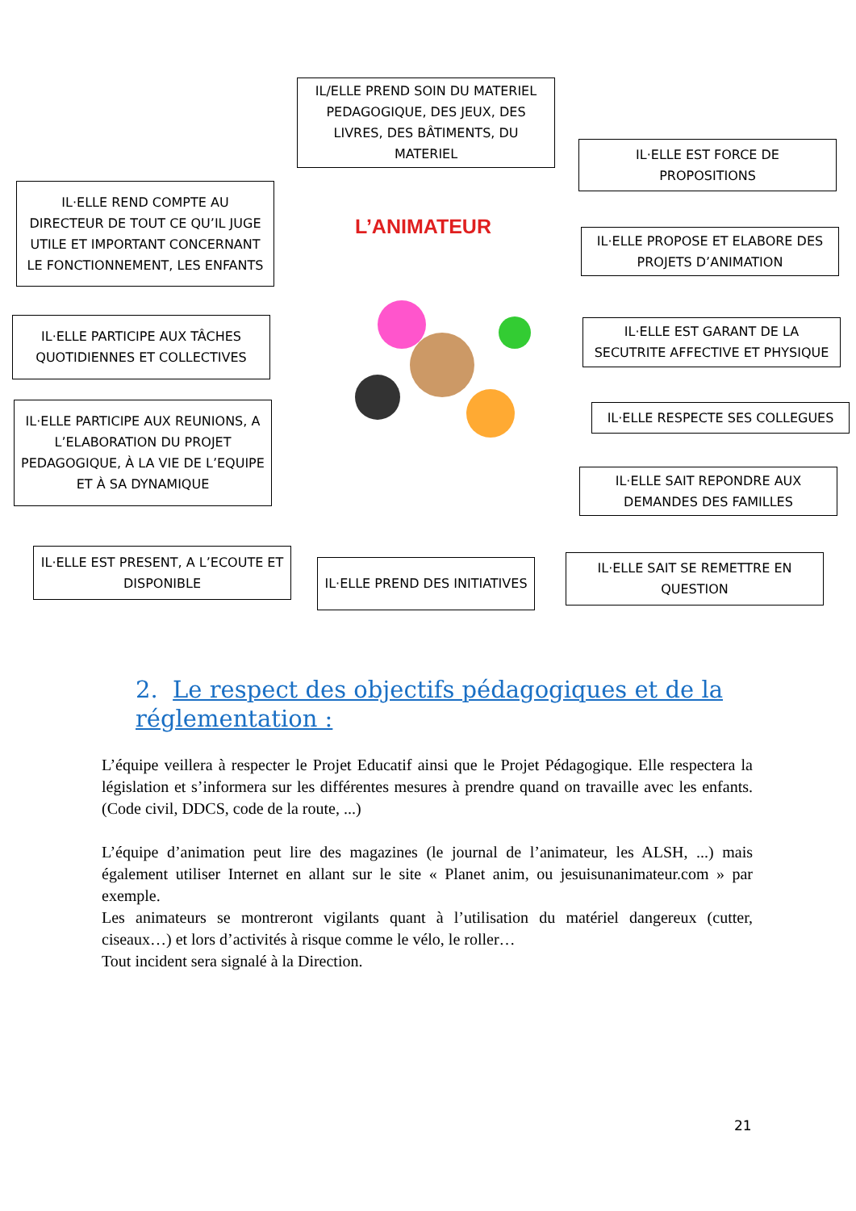IL/ELLE PREND SOIN DU MATERIEL PEDAGOGIQUE, DES JEUX, DES LIVRES, DES BÂTIMENTS, DU MATERIEL
IL·ELLE REND COMPTE AU DIRECTEUR DE TOUT CE QU’IL JUGE UTILE ET IMPORTANT CONCERNANT LE FONCTIONNEMENT, LES ENFANTS
L’ANIMATEUR
IL·ELLE EST FORCE DE PROPOSITIONS
IL·ELLE PROPOSE ET ELABORE DES PROJETS D’ANIMATION
IL·ELLE PARTICIPE AUX TÂCHES QUOTIDIENNES ET COLLECTIVES
IL·ELLE EST GARANT DE LA SECUTRITE AFFECTIVE ET PHYSIQUE
IL·ELLE PARTICIPE AUX REUNIONS, A L’ELABORATION DU PROJET PEDAGOGIQUE, À LA VIE DE L’EQUIPE ET À SA DYNAMIQUE
IL·ELLE RESPECTE SES COLLEGUES
IL·ELLE SAIT REPONDRE AUX DEMANDES DES FAMILLES
IL·ELLE EST PRESENT, A L’ECOUTE ET DISPONIBLE
IL·ELLE PREND DES INITIATIVES
IL·ELLE SAIT SE REMETTRE EN QUESTION
2. Le respect des objectifs pédagogiques et de la réglementation :
L’équipe veillera à respecter le Projet Educatif ainsi que le Projet Pédagogique. Elle respectera la législation et s’informera sur les différentes mesures à prendre quand on travaille avec les enfants. (Code civil, DDCS, code de la route, ...)
L’équipe d’animation peut lire des magazines (le journal de l’animateur, les ALSH, ...) mais également utiliser Internet en allant sur le site « Planet anim, ou jesuisunanimateur.com » par exemple.
Les animateurs se montreront vigilants quant à l’utilisation du matériel dangereux (cutter, ciseaux…) et lors d’activités à risque comme le vélo, le roller…
Tout incident sera signalé à la Direction.
21